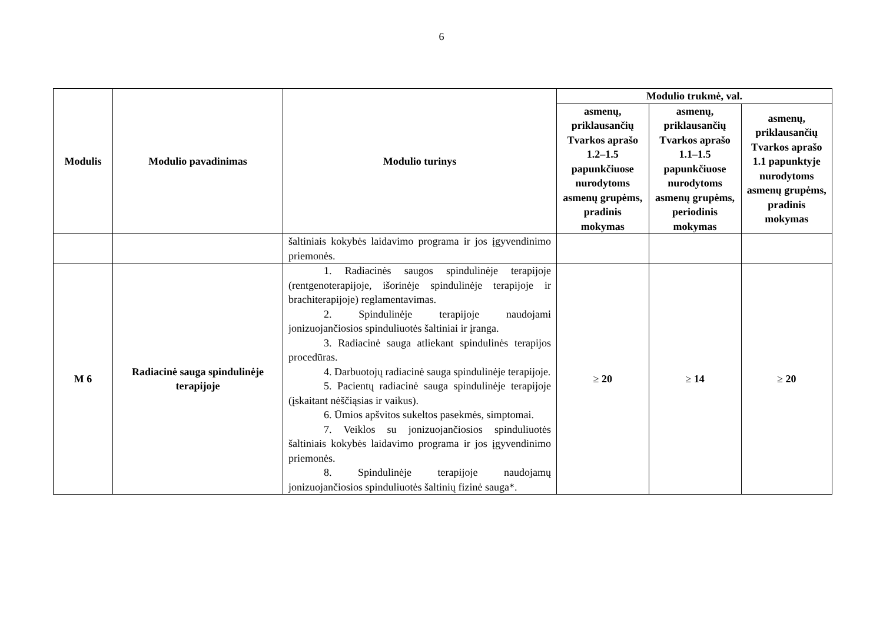6
| Modulis | Modulio pavadinimas | Modulio turinys | Modulio trukmė, val. | | |
| --- | --- | --- | --- | --- | --- |
| | | | asmenų, priklausančių Tvarkos aprašo 1.2–1.5 papunkčiuose nurodytoms asmenų grupėms, pradinis mokymas | asmenų, priklausančių Tvarkos aprašo 1.1–1.5 papunkčiuose nurodytoms asmenų grupėms, periodinis mokymas | asmenų, priklausančių Tvarkos aprašo 1.1 papunktyje nurodytoms asmenų grupėms, pradinis mokymas |
| | | šaltiniais kokybės laidavimo programa ir jos įgyvendinimo priemonės. | | | |
| M 6 | Radiacinė sauga spindulinėje terapijoje | 1. Radiacinės saugos spindulinėje terapijoje (rentgenoterapijoje, išorinėje spindulinėje terapijoje ir brachiterapijoje) reglamentavimas. 2. Spindulinėje terapijoje naudojami jonizuojančiosios spinduliuotės šaltiniai ir įranga. 3. Radiacinė sauga atliekant spindulinės terapijos procedūras. 4. Darbuotojų radiacinė sauga spindulinėje terapijoje. 5. Pacientų radiacinė sauga spindulinėje terapijoje (įskaitant nėščiąsias ir vaikus). 6. Ūmios apšvitos sukeltos pasekmės, simptomai. 7. Veiklos su jonizuojančiosios spinduliuotės šaltiniais kokybės laidavimo programa ir jos įgyvendinimo priemonės. 8. Spindulinėje terapijoje naudojamų jonizuojančiosios spinduliuotės šaltinių fizinė sauga*. | ≥ 20 | ≥ 14 | ≥ 20 |